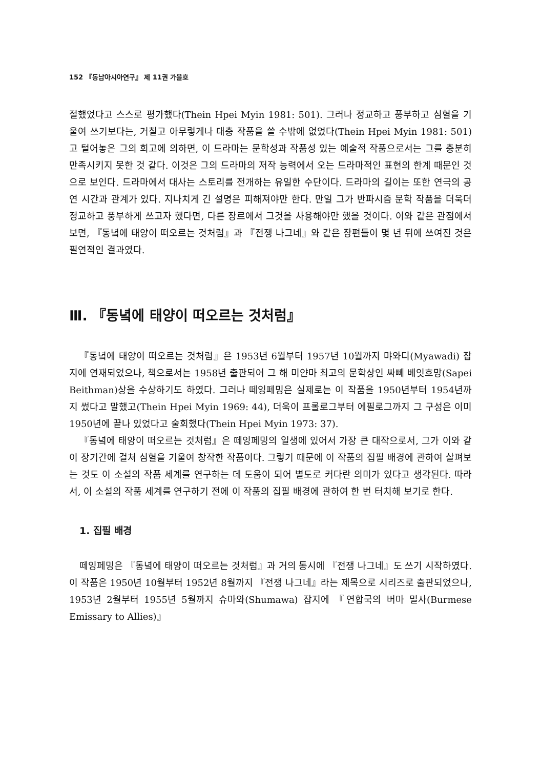152 『동남아시아연구』 제 11권 가을호
절했었다고 스스로 평가했다(Thein Hpei Myin 1981: 501). 그러나 정교하고 풍부하고 심혈을 기울여 쓰기보다는, 거칠고 아무렇게나 대충 작품을 쓸 수밖에 없었다(Thein Hpei Myin 1981: 501)고 털어놓은 그의 회고에 의하면, 이 드라마는 문학성과 작품성 있는 예술적 작품으로서는 그를 충분히 만족시키지 못한 것 같다. 이것은 그의 드라마의 저작 능력에서 오는 드라마적인 표현의 한계 때문인 것으로 보인다. 드라마에서 대사는 스토리를 전개하는 유일한 수단이다. 드라마의 길이는 또한 연극의 공연 시간과 관계가 있다. 지나치게 긴 설명은 피해져야만 한다. 만일 그가 반파시즘 문학 작품을 더욱더 정교하고 풍부하게 쓰고자 했다면, 다른 장르에서 그것을 사용해야만 했을 것이다. 이와 같은 관점에서 보면, 『동녘에 태양이 떠오르는 것처럼』과 『전쟁 나그네』와 같은 장편들이 몇 년 뒤에 쓰여진 것은 필연적인 결과였다.
Ⅲ. 『동녘에 태양이 떠오르는 것처럼』
『동녘에 태양이 떠오르는 것처럼』은 1953년 6월부터 1957년 10월까지 먀와디(Myawadi) 잡지에 연재되었으나, 책으로서는 1958년 출판되어 그 해 미얀마 최고의 문학상인 싸뻬 베잇흐망(Sapei Beithman)상을 수상하기도 하였다. 그러나 떼잉페밍은 실제로는 이 작품을 1950년부터 1954년까지 썼다고 말했고(Thein Hpei Myin 1969: 44), 더욱이 프롤로그부터 에필로그까지 그 구성은 이미 1950년에 끝나 있었다고 술회했다(Thein Hpei Myin 1973: 37).
『동녘에 태양이 떠오르는 것처럼』은 떼잉페밍의 일생에 있어서 가장 큰 대작으로서, 그가 이와 같이 장기간에 걸쳐 심혈을 기울여 창작한 작품이다. 그렇기 때문에 이 작품의 집필 배경에 관하여 살펴보는 것도 이 소설의 작품 세계를 연구하는 데 도움이 되어 별도로 커다란 의미가 있다고 생각된다. 따라서, 이 소설의 작품 세계를 연구하기 전에 이 작품의 집필 배경에 관하여 한 번 터치해 보기로 한다.
1. 집필 배경
떼잉페밍은 『동녘에 태양이 떠오르는 것처럼』과 거의 동시에 『전쟁 나그네』도 쓰기 시작하였다. 이 작품은 1950년 10월부터 1952년 8월까지 『전쟁 나그네』라는 제목으로 시리즈로 출판되었으나, 1953년 2월부터 1955년 5월까지 슈마와(Shumawa) 잡지에 『연합국의 버마 밀사(Burmese Emissary to Allies)』